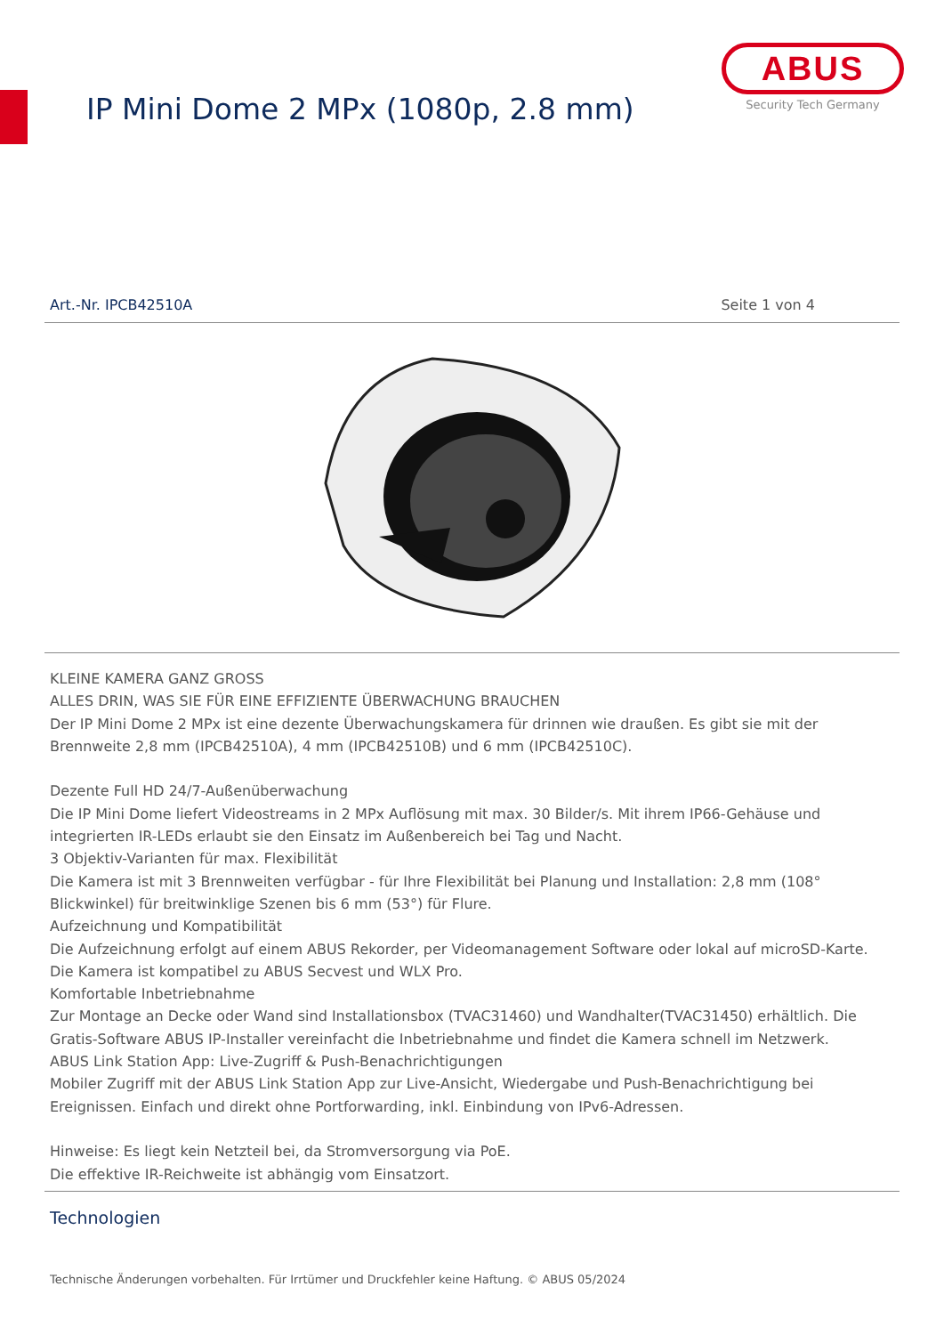IP Mini Dome 2 MPx (1080p, 2.8 mm)
ABUS
Security Tech Germany
Art.-Nr. IPCB42510A Seite 1 von 4
KLEINE KAMERA GANZ GROSS
ALLES DRIN, WAS SIE FÜR EINE EFFIZIENTE ÜBERWACHUNG BRAUCHEN
Der IP Mini Dome 2 MPx ist eine dezente Überwachungskamera für drinnen wie draußen. Es gibt sie mit der Brennweite 2,8 mm (IPCB42510A), 4 mm (IPCB42510B) und 6 mm (IPCB42510C).
Dezente Full HD 24/7-Außenüberwachung
Die IP Mini Dome liefert Videostreams in 2 MPx Auflösung mit max. 30 Bilder/s. Mit ihrem IP66-Gehäuse und integrierten IR-LEDs erlaubt sie den Einsatz im Außenbereich bei Tag und Nacht.
3 Objektiv-Varianten für max. Flexibilität
Die Kamera ist mit 3 Brennweiten verfügbar - für Ihre Flexibilität bei Planung und Installation: 2,8 mm (108° Blickwinkel) für breitwinklige Szenen bis 6 mm (53°) für Flure.
Aufzeichnung und Kompatibilität
Die Aufzeichnung erfolgt auf einem ABUS Rekorder, per Videomanagement Software oder lokal auf microSD-Karte. Die Kamera ist kompatibel zu ABUS Secvest und WLX Pro.
Komfortable Inbetriebnahme
Zur Montage an Decke oder Wand sind Installationsbox (TVAC31460) und Wandhalter(TVAC31450) erhältlich. Die Gratis-Software ABUS IP-Installer vereinfacht die Inbetriebnahme und findet die Kamera schnell im Netzwerk.
ABUS Link Station App: Live-Zugriff & Push-Benachrichtigungen
Mobiler Zugriff mit der ABUS Link Station App zur Live-Ansicht, Wiedergabe und Push-Benachrichtigung bei Ereignissen. Einfach und direkt ohne Portforwarding, inkl. Einbindung von IPv6-Adressen.
Hinweise: Es liegt kein Netzteil bei, da Stromversorgung via PoE.
Die effektive IR-Reichweite ist abhängig vom Einsatzort.
Technologien
Technische Änderungen vorbehalten. Für Irrtümer und Druckfehler keine Haftung. © ABUS 05/2024